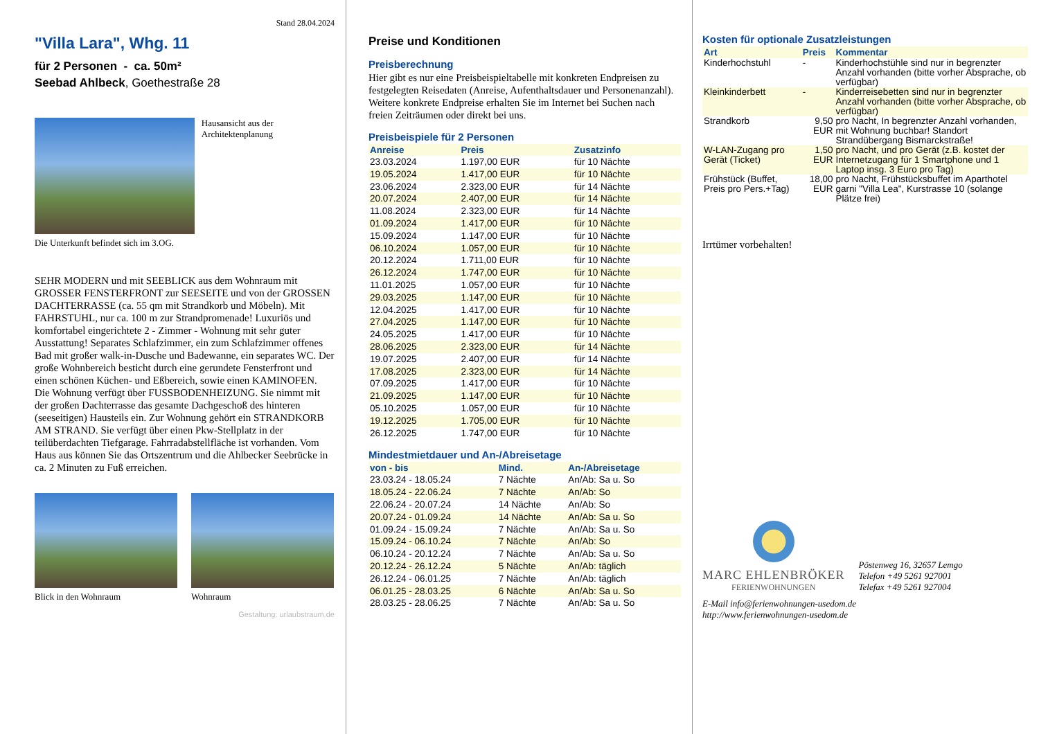Stand 28.04.2024
"Villa Lara", Whg. 11
für 2 Personen - ca. 50m²
Seebad Ahlbeck, Goethestraße 28
Hausansicht aus der Architektenplanung
Die Unterkunft befindet sich im 3.OG.
SEHR MODERN und mit SEEBLICK aus dem Wohnraum mit GROSSER FENSTERFRONT zur SEESEITE und von der GROSSEN DACHTERRASSE (ca. 55 qm mit Strandkorb und Möbeln). Mit FAHRSTUHL, nur ca. 100 m zur Strandpromenade! Luxuriös und komfortabel eingerichtete 2 - Zimmer - Wohnung mit sehr guter Ausstattung! Separates Schlafzimmer, ein zum Schlafzimmer offenes Bad mit großer walk-in-Dusche und Badewanne, ein separates WC. Der große Wohnbereich besticht durch eine gerundete Fensterfront und einen schönen Küchen- und Eßbereich, sowie einen KAMINOFEN. Die Wohnung verfügt über FUSSBODENHEIZUNG. Sie nimmt mit der großen Dachterrasse das gesamte Dachgeschoß des hinteren (seeseitigen) Hausteils ein. Zur Wohnung gehört ein STRANDKORB AM STRAND. Sie verfügt über einen Pkw-Stellplatz in der teilüberdachten Tiefgarage. Fahrradabstellfläche ist vorhanden. Vom Haus aus können Sie das Ortszentrum und die Ahlbecker Seebrücke in ca. 2 Minuten zu Fuß erreichen.
Blick in den Wohnraum Wohnraum
Gestaltung: urlaubstraum.de
Preise und Konditionen
Preisberechnung
Hier gibt es nur eine Preisbeispieltabelle mit konkreten Endpreisen zu festgelegten Reisedaten (Anreise, Aufenthaltsdauer und Personenanzahl). Weitere konkrete Endpreise erhalten Sie im Internet bei Suchen nach freien Zeiträumen oder direkt bei uns.
Preisbeispiele für 2 Personen
| Anreise | Preis | Zusatzinfo |
| --- | --- | --- |
| 23.03.2024 | 1.197,00 EUR | für 10 Nächte |
| 19.05.2024 | 1.417,00 EUR | für 10 Nächte |
| 23.06.2024 | 2.323,00 EUR | für 14 Nächte |
| 20.07.2024 | 2.407,00 EUR | für 14 Nächte |
| 11.08.2024 | 2.323,00 EUR | für 14 Nächte |
| 01.09.2024 | 1.417,00 EUR | für 10 Nächte |
| 15.09.2024 | 1.147,00 EUR | für 10 Nächte |
| 06.10.2024 | 1.057,00 EUR | für 10 Nächte |
| 20.12.2024 | 1.711,00 EUR | für 10 Nächte |
| 26.12.2024 | 1.747,00 EUR | für 10 Nächte |
| 11.01.2025 | 1.057,00 EUR | für 10 Nächte |
| 29.03.2025 | 1.147,00 EUR | für 10 Nächte |
| 12.04.2025 | 1.417,00 EUR | für 10 Nächte |
| 27.04.2025 | 1.147,00 EUR | für 10 Nächte |
| 24.05.2025 | 1.417,00 EUR | für 10 Nächte |
| 28.06.2025 | 2.323,00 EUR | für 14 Nächte |
| 19.07.2025 | 2.407,00 EUR | für 14 Nächte |
| 17.08.2025 | 2.323,00 EUR | für 14 Nächte |
| 07.09.2025 | 1.417,00 EUR | für 10 Nächte |
| 21.09.2025 | 1.147,00 EUR | für 10 Nächte |
| 05.10.2025 | 1.057,00 EUR | für 10 Nächte |
| 19.12.2025 | 1.705,00 EUR | für 10 Nächte |
| 26.12.2025 | 1.747,00 EUR | für 10 Nächte |
Mindestmietdauer und An-/Abreisetage
| von - bis | Mind. | An-/Abreisetage |
| --- | --- | --- |
| 23.03.24 - 18.05.24 | 7 Nächte | An/Ab: Sa u. So |
| 18.05.24 - 22.06.24 | 7 Nächte | An/Ab: So |
| 22.06.24 - 20.07.24 | 14 Nächte | An/Ab: So |
| 20.07.24 - 01.09.24 | 14 Nächte | An/Ab: Sa u. So |
| 01.09.24 - 15.09.24 | 7 Nächte | An/Ab: Sa u. So |
| 15.09.24 - 06.10.24 | 7 Nächte | An/Ab: So |
| 06.10.24 - 20.12.24 | 7 Nächte | An/Ab: Sa u. So |
| 20.12.24 - 26.12.24 | 5 Nächte | An/Ab: täglich |
| 26.12.24 - 06.01.25 | 7 Nächte | An/Ab: täglich |
| 06.01.25 - 28.03.25 | 6 Nächte | An/Ab: Sa u. So |
| 28.03.25 - 28.06.25 | 7 Nächte | An/Ab: Sa u. So |
Kosten für optionale Zusatzleistungen
| Art | Preis | Kommentar |
| --- | --- | --- |
| Kinderhochstuhl | - | Kinderhochstühle sind nur in begrenzter Anzahl vorhanden (bitte vorher Absprache, ob verfügbar) |
| Kleinkinderbett | - | Kinderreisebetten sind nur in begrenzter Anzahl vorhanden (bitte vorher Absprache, ob verfügbar) |
| Strandkorb | 9,50 EUR | pro Nacht, In begrenzter Anzahl vorhanden, mit Wohnung buchbar! Standort Strandübergang Bismarckstraße! |
| W-LAN-Zugang pro Gerät (Ticket) | 1,50 EUR | pro Nacht, und pro Gerät (z.B. kostet der Internetzugang für 1 Smartphone und 1 Laptop insg. 3 Euro pro Tag) |
| Frühstück (Buffet, Preis pro Pers.+Tag) | 18,00 EUR | pro Nacht, Frühstücksbuffet im Aparthotel garni "Villa Lea", Kurstrasse 10 (solange Plätze frei) |
Irrtümer vorbehalten!
MARC EHLENBRÖKER
FERIENWOHNUNGEN
Pöstenweg 16, 32657 Lemgo
Telefon +49 5261 927001
Telefax +49 5261 927004
E-Mail info@ferienwohnungen-usedom.de
http://www.ferienwohnungen-usedom.de